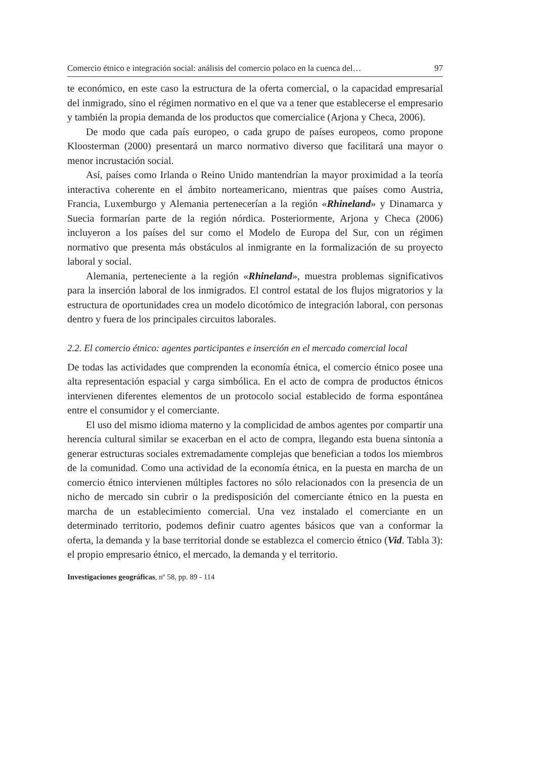Comercio étnico e integración social: análisis del comercio polaco en la cuenca del… 97
te económico, en este caso la estructura de la oferta comercial, o la capacidad empresarial del inmigrado, sino el régimen normativo en el que va a tener que establecerse el empresario y también la propia demanda de los productos que comercialice (Arjona y Checa, 2006).
De modo que cada país europeo, o cada grupo de países europeos, como propone Kloosterman (2000) presentará un marco normativo diverso que facilitará una mayor o menor incrustación social.
Así, países como Irlanda o Reino Unido mantendrían la mayor proximidad a la teoría interactiva coherente en el ámbito norteamericano, mientras que países como Austria, Francia, Luxemburgo y Alemania pertenecerían a la región «Rhineland» y Dinamarca y Suecia formarían parte de la región nórdica. Posteriormente, Arjona y Checa (2006) incluyeron a los países del sur como el Modelo de Europa del Sur, con un régimen normativo que presenta más obstáculos al inmigrante en la formalización de su proyecto laboral y social.
Alemania, perteneciente a la región «Rhineland», muestra problemas significativos para la inserción laboral de los inmigrados. El control estatal de los flujos migratorios y la estructura de oportunidades crea un modelo dicotómico de integración laboral, con personas dentro y fuera de los principales circuitos laborales.
2.2. El comercio étnico: agentes participantes e inserción en el mercado comercial local
De todas las actividades que comprenden la economía étnica, el comercio étnico posee una alta representación espacial y carga simbólica. En el acto de compra de productos étnicos intervienen diferentes elementos de un protocolo social establecido de forma espontánea entre el consumidor y el comerciante.
El uso del mismo idioma materno y la complicidad de ambos agentes por compartir una herencia cultural similar se exacerban en el acto de compra, llegando esta buena sintonía a generar estructuras sociales extremadamente complejas que benefician a todos los miembros de la comunidad. Como una actividad de la economía étnica, en la puesta en marcha de un comercio étnico intervienen múltiples factores no sólo relacionados con la presencia de un nicho de mercado sin cubrir o la predisposición del comerciante étnico en la puesta en marcha de un establecimiento comercial. Una vez instalado el comerciante en un determinado territorio, podemos definir cuatro agentes básicos que van a conformar la oferta, la demanda y la base territorial donde se establezca el comercio étnico (Vid. Tabla 3): el propio empresario étnico, el mercado, la demanda y el territorio.
Investigaciones geográficas, nº 58, pp. 89 - 114